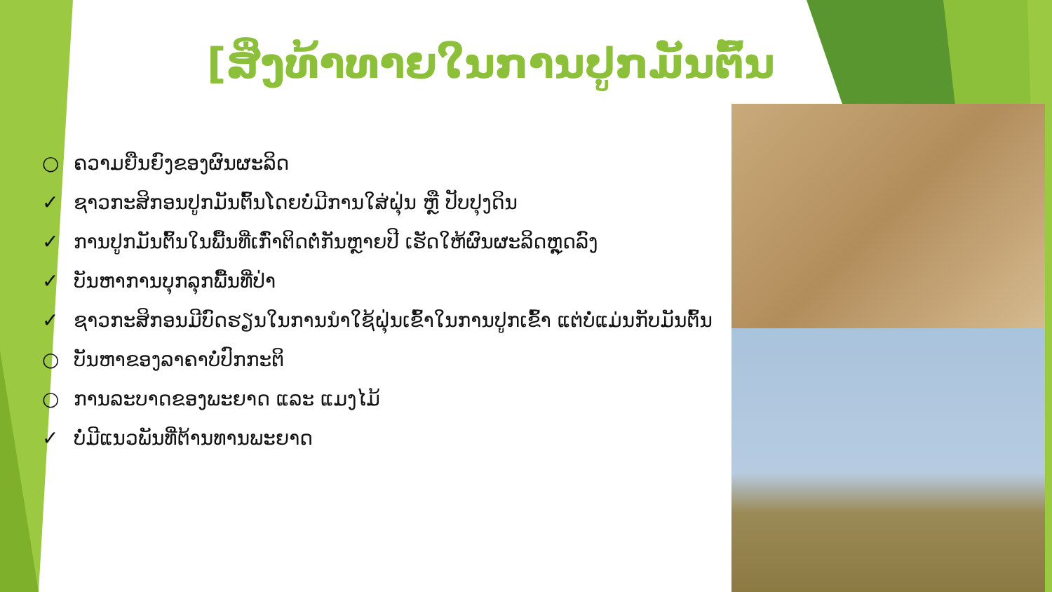[ສິ່ງທ້າທາຍໃນການປູກມັນຕົ້ນ
○ ຄວາມຍືນຍົງຂອງຜົນຜະລິດ
✓ ຊາວກະສິກອນປູກມັນຕົ້ນໂດຍບໍ່ມີການໃສ່ຝຸ່ນ ຫຼື ປັບປຸງດິນ
✓ ການປູກມັນຕົ້ນໃນພື້ນທີ່ເກົ່າຕິດຕໍ່ກັນຫຼາຍປີ ເຮັດໃຫ້ຜົນຜະລິດຫຼຸດລົງ
✓ ບັນຫາການບຸກລຸກພື້ນທີ່ປ່າ
✓ ຊາວກະສິກອນມີບົດຮຽນໃນການນໍາໃຊ້ຝຸ່ນເຂົ້າໃນການປູກເຂົ້າ ແຕ່ບໍ່ແມ່ນກັບມັນຕົ້ນ
○ ບັນຫາຂອງລາຄາບໍ່ປົກກະຕິ
○ ການລະບາດຂອງພະຍາດ ແລະ ແມງໄມ້
✓ ບໍ່ມີແນວພັນທີ່ຕ້ານທານພະຍາດ